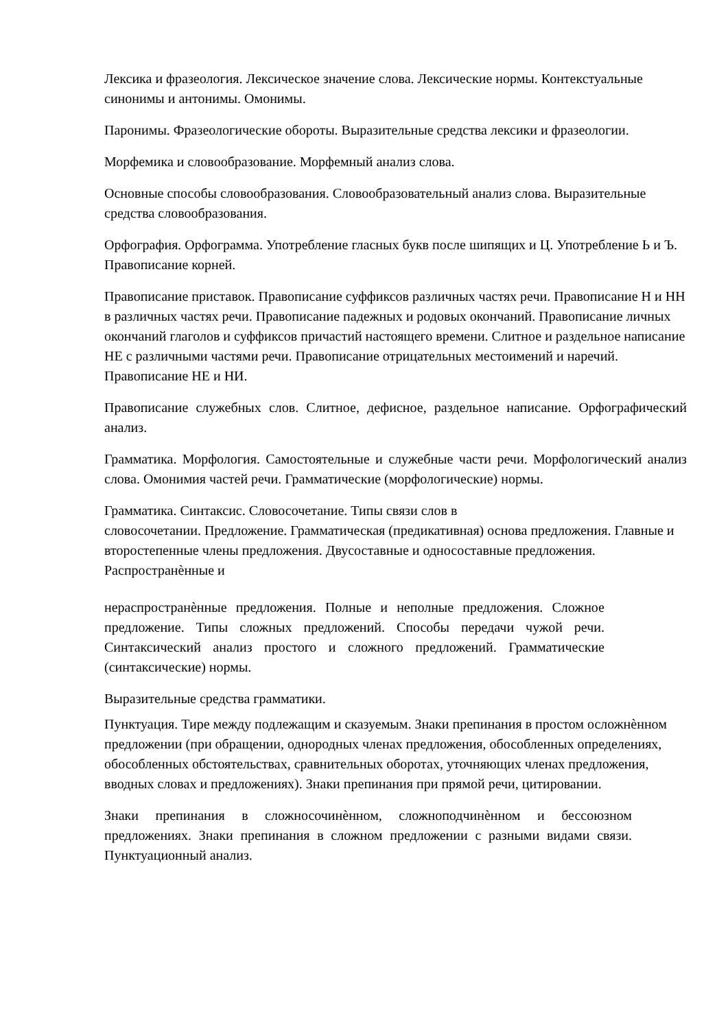Лексика и фразеология. Лексическое значение слова. Лексические нормы. Контекстуальные синонимы и антонимы. Омонимы.
Паронимы. Фразеологические обороты. Выразительные средства лексики и фразеологии.
Морфемика и словообразование. Морфемный анализ слова.
Основные способы словообразования. Словообразовательный анализ слова. Выразительные средства словообразования.
Орфография. Орфограмма. Употребление гласных букв после шипящих и Ц. Употребление Ь и Ъ. Правописание корней.
Правописание приставок. Правописание суффиксов различных частях речи. Правописание Н и НН в различных частях речи. Правописание падежных и родовых окончаний. Правописание личных окончаний глаголов и суффиксов причастий настоящего времени. Слитное и раздельное написание НЕ с различными частями речи. Правописание отрицательных местоимений и наречий. Правописание НЕ и НИ.
Правописание служебных слов. Слитное, дефисное, раздельное написание. Орфографический анализ.
Грамматика. Морфология. Самостоятельные и служебные части речи. Морфологический анализ слова. Омонимия частей речи. Грамматические (морфологические) нормы.
Грамматика. Синтаксис. Словосочетание. Типы связи слов в
словосочетании. Предложение. Грамматическая (предикативная) основа предложения. Главные и второстепенные члены предложения. Двусоставные и односоставные предложения. Распространѐнные и
нераспространѐнные предложения. Полные и неполные предложения. Сложное предложение. Типы сложных предложений. Способы передачи чужой речи. Синтаксический анализ простого и сложного предложений. Грамматические (синтаксические) нормы.
Выразительные средства грамматики.
Пунктуация. Тире между подлежащим и сказуемым. Знаки препинания в простом осложнѐнном предложении (при обращении, однородных членах предложения, обособленных определениях, обособленных обстоятельствах, сравнительных оборотах, уточняющих членах предложения, вводных словах и предложениях). Знаки препинания при прямой речи, цитировании.
Знаки препинания в сложносочинѐнном, сложноподчинѐнном и бессоюзном предложениях. Знаки препинания в сложном предложении с разными видами связи. Пунктуационный анализ.